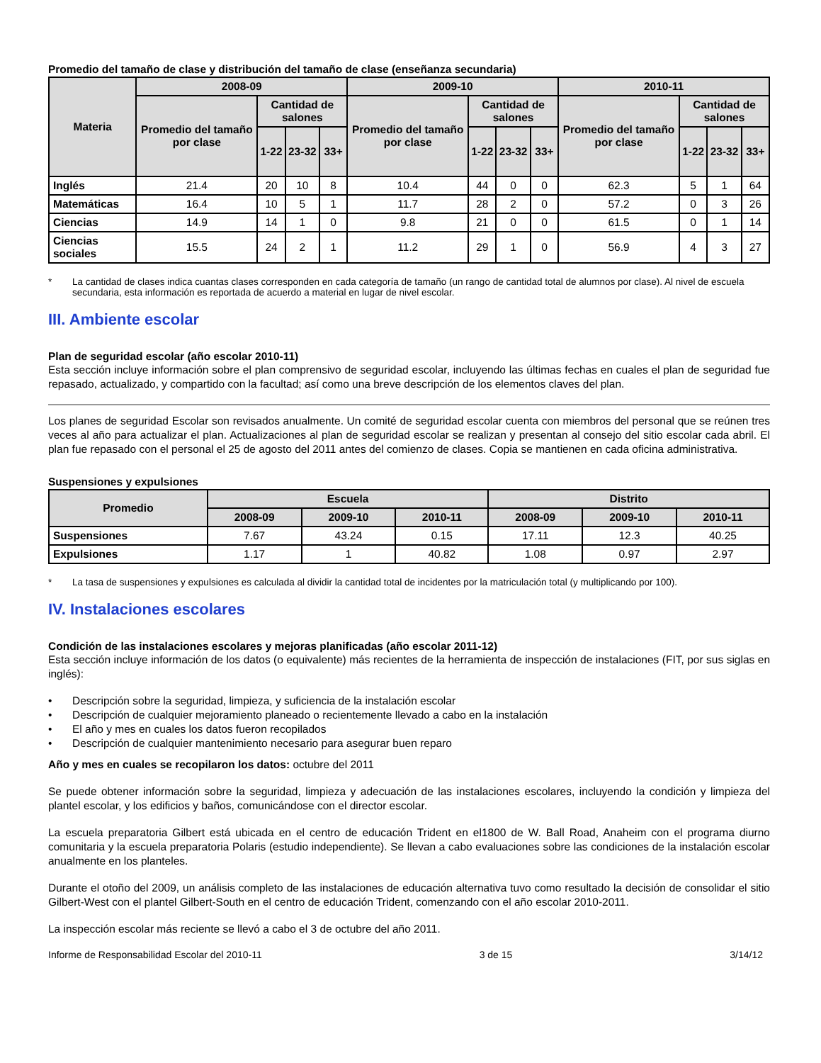Promedio del tamaño de clase y distribución del tamaño de clase (enseñanza secundaria)
| Materia | 2008-09 | | | | 2009-10 | | | | 2010-11 | | | |
| --- | --- | --- | --- | --- | --- | --- | --- | --- | --- | --- | --- | --- |
| | Promedio del tamaño por clase | Cantidad de salones | | | Promedio del tamaño por clase | Cantidad de salones | | | Promedio del tamaño por clase | Cantidad de salones | | |
| | | 1-22 | 23-32 | 33+ | | 1-22 | 23-32 | 33+ | | 1-22 | 23-32 | 33+ |
| Inglés | 21.4 | 20 | 10 | 8 | 10.4 | 44 | 0 | 0 | 62.3 | 5 | 1 | 64 |
| Matemáticas | 16.4 | 10 | 5 | 1 | 11.7 | 28 | 2 | 0 | 57.2 | 0 | 3 | 26 |
| Ciencias | 14.9 | 14 | 1 | 0 | 9.8 | 21 | 0 | 0 | 61.5 | 0 | 1 | 14 |
| Ciencias sociales | 15.5 | 24 | 2 | 1 | 11.2 | 29 | 1 | 0 | 56.9 | 4 | 3 | 27 |
* La cantidad de clases indica cuantas clases corresponden en cada categoría de tamaño (un rango de cantidad total de alumnos por clase). Al nivel de escuela secundaria, esta información es reportada de acuerdo a material en lugar de nivel escolar.
III. Ambiente escolar
Plan de seguridad escolar (año escolar 2010-11)
Esta sección incluye información sobre el plan comprensivo de seguridad escolar, incluyendo las últimas fechas en cuales el plan de seguridad fue repasado, actualizado, y compartido con la facultad; así como una breve descripción de los elementos claves del plan.
Los planes de seguridad Escolar son revisados anualmente. Un comité de seguridad escolar cuenta con miembros del personal que se reúnen tres veces al año para actualizar el plan. Actualizaciones al plan de seguridad escolar se realizan y presentan al consejo del sitio escolar cada abril. El plan fue repasado con el personal el 25 de agosto del 2011 antes del comienzo de clases. Copia se mantienen en cada oficina administrativa.
Suspensiones y expulsiones
| Promedio | Escuela | | | Distrito | | |
| --- | --- | --- | --- | --- | --- | --- |
| | 2008-09 | 2009-10 | 2010-11 | 2008-09 | 2009-10 | 2010-11 |
| Suspensiones | 7.67 | 43.24 | 0.15 | 17.11 | 12.3 | 40.25 |
| Expulsiones | 1.17 | 1 | 40.82 | 1.08 | 0.97 | 2.97 |
* La tasa de suspensiones y expulsiones es calculada al dividir la cantidad total de incidentes por la matriculación total (y multiplicando por 100).
IV. Instalaciones escolares
Condición de las instalaciones escolares y mejoras planificadas (año escolar 2011-12)
Esta sección incluye información de los datos (o equivalente) más recientes de la herramienta de inspección de instalaciones (FIT, por sus siglas en inglés):
• Descripción sobre la seguridad, limpieza, y suficiencia de la instalación escolar
• Descripción de cualquier mejoramiento planeado o recientemente llevado a cabo en la instalación
• El año y mes en cuales los datos fueron recopilados
• Descripción de cualquier mantenimiento necesario para asegurar buen reparo
Año y mes en cuales se recopilaron los datos: octubre del 2011
Se puede obtener información sobre la seguridad, limpieza y adecuación de las instalaciones escolares, incluyendo la condición y limpieza del plantel escolar, y los edificios y baños, comunicándose con el director escolar.
La escuela preparatoria Gilbert está ubicada en el centro de educación Trident en el1800 de W. Ball Road, Anaheim con el programa diurno comunitaria y la escuela preparatoria Polaris (estudio independiente). Se llevan a cabo evaluaciones sobre las condiciones de la instalación escolar anualmente en los planteles.
Durante el otoño del 2009, un análisis completo de las instalaciones de educación alternativa tuvo como resultado la decisión de consolidar el sitio Gilbert-West con el plantel Gilbert-South en el centro de educación Trident, comenzando con el año escolar 2010-2011.
La inspección escolar más reciente se llevó a cabo el 3 de octubre del año 2011.
Informe de Responsabilidad Escolar del 2010-11 3 de 15 3/14/12